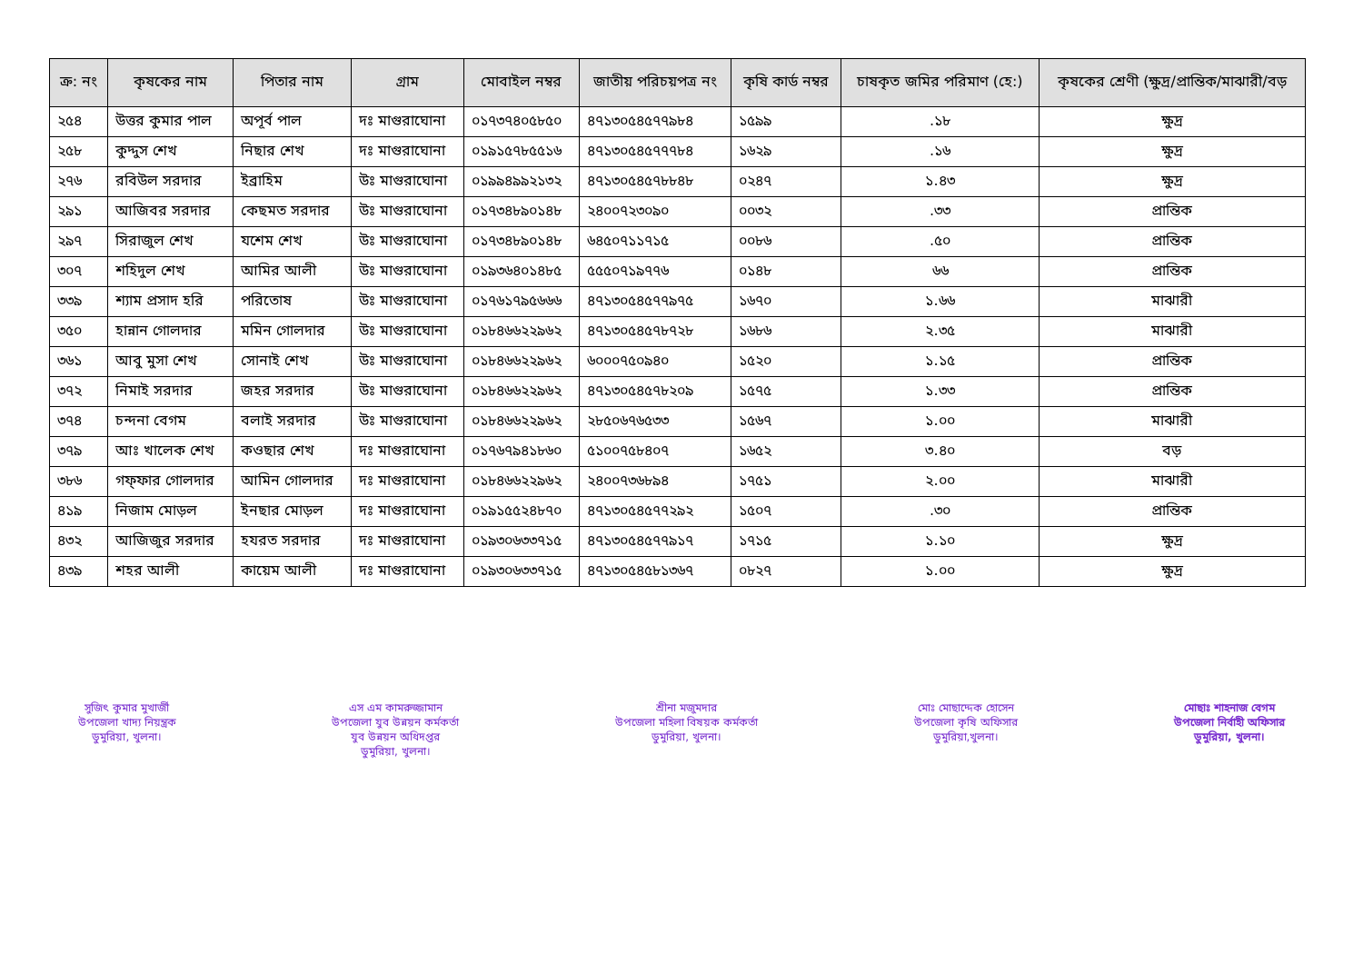| ক্র: নং | কৃষকের নাম | পিতার নাম | গ্রাম | মোবাইল নম্বর | জাতীয় পরিচয়পত্র নং | কৃষি কার্ড নম্বর | চাষকৃত জমির পরিমাণ (হে:) | কৃষকের শ্রেণী (ক্ষুদ্র/প্রান্তিক/মাঝারী/বড় |
| --- | --- | --- | --- | --- | --- | --- | --- | --- |
| ২৫৪ | উত্তর কুমার পাল | অপূর্ব পাল | দঃ মাগুরাঘোনা | ০১৭৩৭৪০৫৮৫০ | ৪৭১৩০৫৪৫৭৭৯৮৪ | ১৫৯৯ | .১৮ | ক্ষুদ্র |
| ২৫৮ | কুদ্দুস শেখ | নিছার শেখ | দঃ মাগুরাঘোনা | ০১৯১৫৭৮৫৫১৬ | ৪৭১৩০৫৪৫৭৭৭৮৪ | ১৬২৯ | .১৬ | ক্ষুদ্র |
| ২৭৬ | রবিউল সরদার | ইব্রাহিম | উঃ মাগুরাঘোনা | ০১৯৯৪৯৯২১৩২ | ৪৭১৩০৫৪৫৭৮৮৪৮ | ০২৪৭ | ১.৪৩ | ক্ষুদ্র |
| ২৯১ | আজিবর সরদার | কেছমত সরদার | উঃ মাগুরাঘোনা | ০১৭৩৪৮৯০১৪৮ | ২৪০০৭২৩০৯০ | ০০৩২ | .৩৩ | প্রান্তিক |
| ২৯৭ | সিরাজুল শেখ | যশেম শেখ | উঃ মাগুরাঘোনা | ০১৭৩৪৮৯০১৪৮ | ৬৪৫০৭১১৭১৫ | ০০৮৬ | .৫০ | প্রান্তিক |
| ৩০৭ | শহিদুল শেখ | আমির আলী | উঃ মাগুরাঘোনা | ০১৯৩৬৪০১৪৮৫ | ৫৫৫০৭১৯৭৭৬ | ০১৪৮ | ৬৬ | প্রান্তিক |
| ৩৩৯ | শ্যাম প্রসাদ হরি | পরিতোষ | উঃ মাগুরাঘোনা | ০১৭৬১৭৯৫৬৬৬ | ৪৭১৩০৫৪৫৭৭৯৭৫ | ১৬৭০ | ১.৬৬ | মাঝারী |
| ৩৫০ | হান্নান গোলদার | মমিন গোলদার | উঃ মাগুরাঘোনা | ০১৮৪৬৬২২৯৬২ | ৪৭১৩০৫৪৫৭৮৭২৮ | ১৬৮৬ | ২.৩৫ | মাঝারী |
| ৩৬১ | আবু মুসা শেখ | সোনাই শেখ | উঃ মাগুরাঘোনা | ০১৮৪৬৬২২৯৬২ | ৬০০০৭৫০৯৪০ | ১৫২০ | ১.১৫ | প্রান্তিক |
| ৩৭২ | নিমাই সরদার | জহর সরদার | উঃ মাগুরাঘোনা | ০১৮৪৬৬২২৯৬২ | ৪৭১৩০৫৪৫৭৮২০৯ | ১৫৭৫ | ১.৩৩ | প্রান্তিক |
| ৩৭৪ | চন্দনা বেগম | বলাই সরদার | উঃ মাগুরাঘোনা | ০১৮৪৬৬২২৯৬২ | ২৮৫০৬৭৬৫৩৩ | ১৫৬৭ | ১.০০ | মাঝারী |
| ৩৭৯ | আঃ খালেক শেখ | কওছার শেখ | দঃ মাগুরাঘোনা | ০১৭৬৭৯৪১৮৬০ | ৫১০০৭৫৮৪০৭ | ১৬৫২ | ৩.৪০ | বড় |
| ৩৮৬ | গফ্ফার গোলদার | আমিন গোলদার | দঃ মাগুরাঘোনা | ০১৮৪৬৬২২৯৬২ | ২৪০০৭৩৬৮৯৪ | ১৭৫১ | ২.০০ | মাঝারী |
| ৪১৯ | নিজাম মোড়ল | ইনছার মোড়ল | দঃ মাগুরাঘোনা | ০১৯১৫৫২৪৮৭০ | ৪৭১৩০৫৪৫৭৭২৯২ | ১৫০৭ | .৩০ | প্রান্তিক |
| ৪৩২ | আজিজুর সরদার | হযরত সরদার | দঃ মাগুরাঘোনা | ০১৯৩০৬৩৩৭১৫ | ৪৭১৩০৫৪৫৭৭৯১৭ | ১৭১৫ | ১.১০ | ক্ষুদ্র |
| ৪৩৯ | শহর আলী | কায়েম আলী | দঃ মাগুরাঘোনা | ০১৯৩০৬৩৩৭১৫ | ৪৭১৩০৫৪৫৮১৩৬৭ | ০৮২৭ | ১.০০ | ক্ষুদ্র |
সুজিৎ কুমার মুখার্জী
উপজেলা খাদ্য নিয়ন্ত্রক
ডুমুরিয়া, খুলনা।
এস এম কামরুজ্জামান
উপজেলা যুব উন্নয়ন কর্মকর্তা
যুব উন্নয়ন অধিদপ্তর
ডুমুরিয়া, খুলনা।
শ্রীনা মজুমদার
উপজেলা মহিলা বিষয়ক কর্মকর্তা
ডুমুরিয়া, খুলনা।
মোঃ মোছাদ্দেক হোসেন
উপজেলা কৃষি অফিসার
ডুমুরিয়া,খুলনা।
মোছাঃ শাহনাজ বেগম
উপজেলা নির্বাহী অফিসার
ডুমুরিয়া, খুলনা।